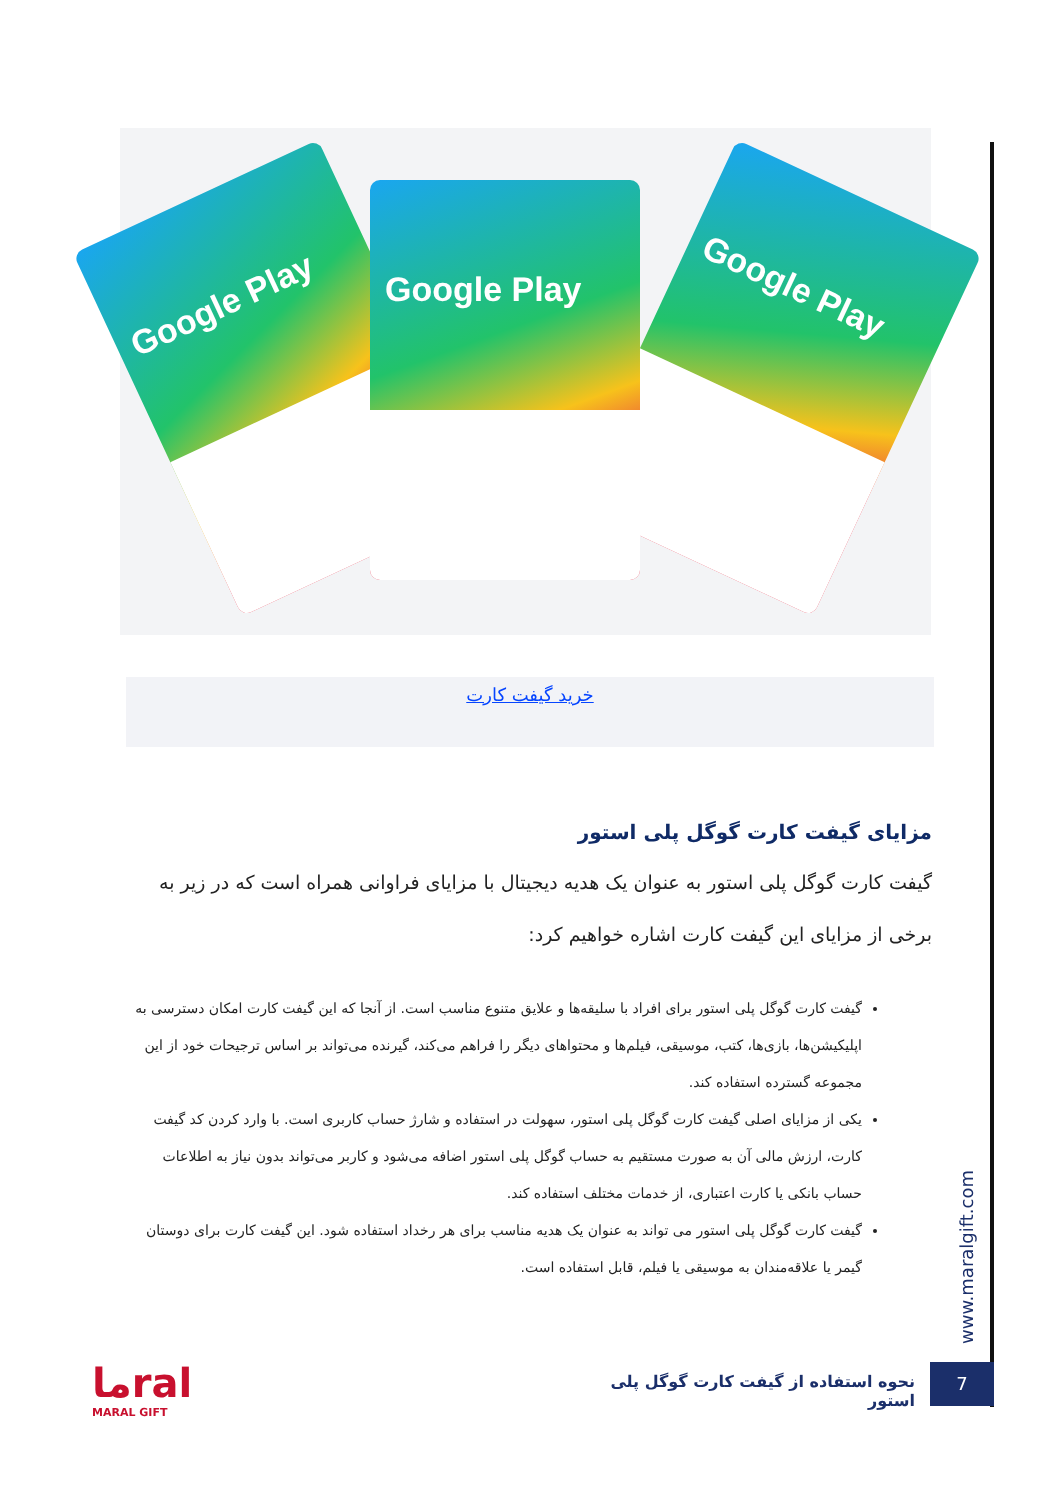Google Play Google Play
Google Play
خرید گیفت کارت
مزایای گیفت کارت گوگل پلی استور
گیفت کارت گوگل پلی استور به عنوان یک هدیه دیجیتال با مزایای فراوانی همراه است که در زیر به برخی از مزایای این گیفت کارت اشاره خواهیم کرد:
گیفت کارت گوگل پلی استور برای افراد با سلیقه‌ها و علایق متنوع مناسب است. از آنجا که این گیفت کارت امکان دسترسی به اپلیکیشن‌ها، بازی‌ها، کتب، موسیقی، فیلم‌ها و محتواهای دیگر را فراهم می‌کند، گیرنده می‌تواند بر اساس ترجیحات خود از این مجموعه گسترده استفاده کند.
یکی از مزایای اصلی گیفت کارت گوگل پلی استور، سهولت در استفاده و شارژ حساب کاربری است. با وارد کردن کد گیفت کارت، ارزش مالی آن به صورت مستقیم به حساب گوگل پلی استور اضافه می‌شود و کاربر می‌تواند بدون نیاز به اطلاعات حساب بانکی یا کارت اعتباری، از خدمات مختلف استفاده کند.
گیفت کارت گوگل پلی استور می تواند به عنوان یک هدیه مناسب برای هر رخداد استفاده شود. این گیفت کارت برای دوستان گیمر یا علاقه‌مندان به موسیقی یا فیلم، قابل استفاده است.
www.maralgift.com
ماral
MARAL GIFT
نحوه استفاده از گیفت کارت گوگل پلی استور
7